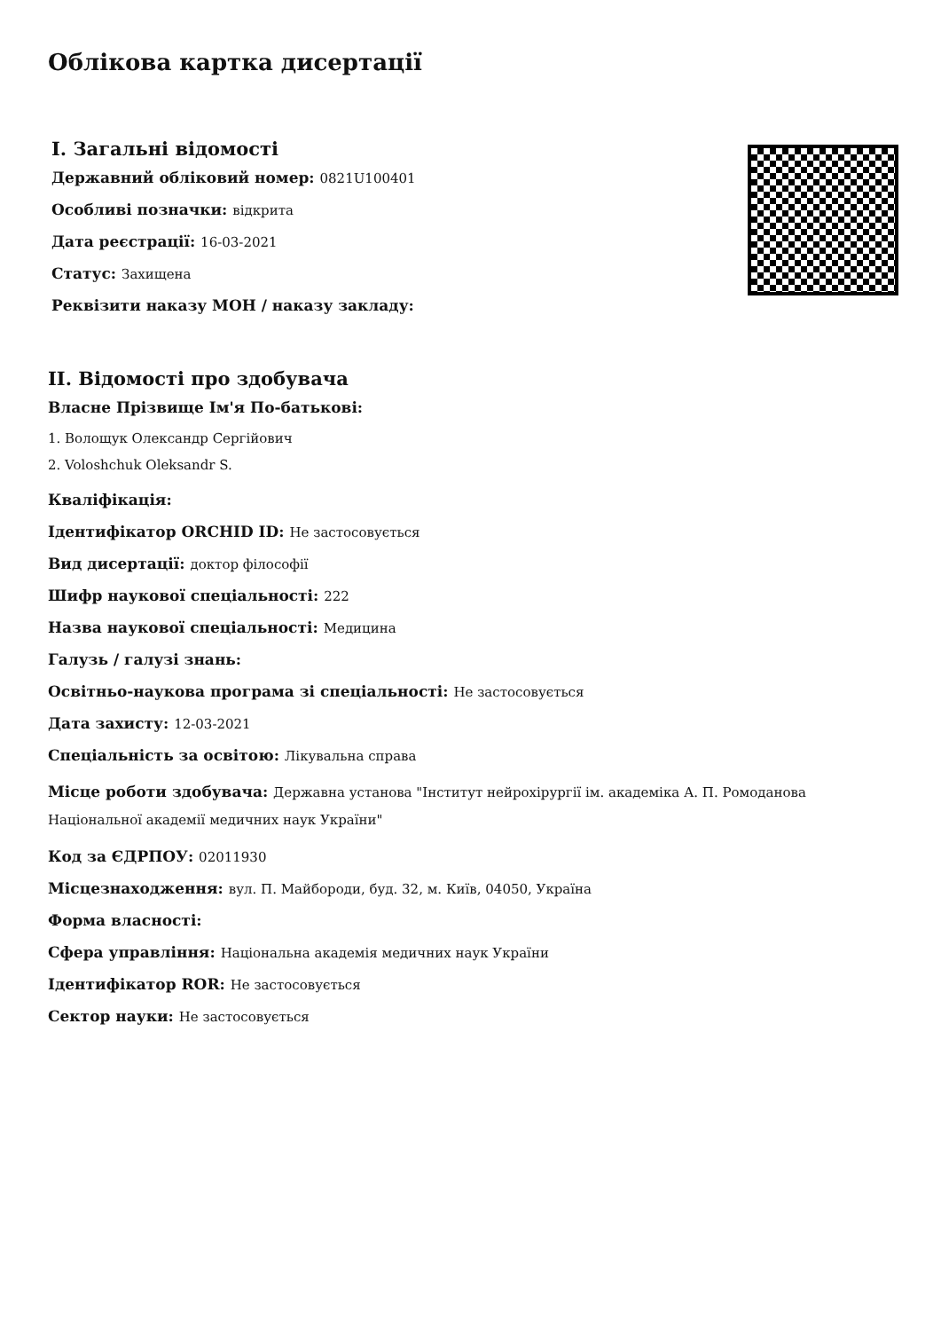Облікова картка дисертації
I. Загальні відомості
Державний обліковий номер: 0821U100401
Особливі позначки: відкрита
Дата реєстрації: 16-03-2021
Статус: Захищена
Реквізити наказу МОН / наказу закладу:
II. Відомості про здобувача
Власне Прізвище Ім'я По-батькові:
1. Волощук Олександр Сергійович
2. Voloshchuk Oleksandr S.
Кваліфікація:
Ідентифікатор ORCHID ID: Не застосовується
Вид дисертації: доктор філософії
Шифр наукової спеціальності: 222
Назва наукової спеціальності: Медицина
Галузь / галузі знань:
Освітньо-наукова програма зі спеціальності: Не застосовується
Дата захисту: 12-03-2021
Спеціальність за освітою: Лікувальна справа
Місце роботи здобувача: Державна установа "Інститут нейрохірургії ім. академіка А. П. Ромоданова Національної академії медичних наук України"
Код за ЄДРПОУ: 02011930
Місцезнаходження: вул. П. Майбороди, буд. 32, м. Київ, 04050, Україна
Форма власності:
Сфера управління: Національна академія медичних наук України
Ідентифікатор ROR: Не застосовується
Сектор науки: Не застосовується